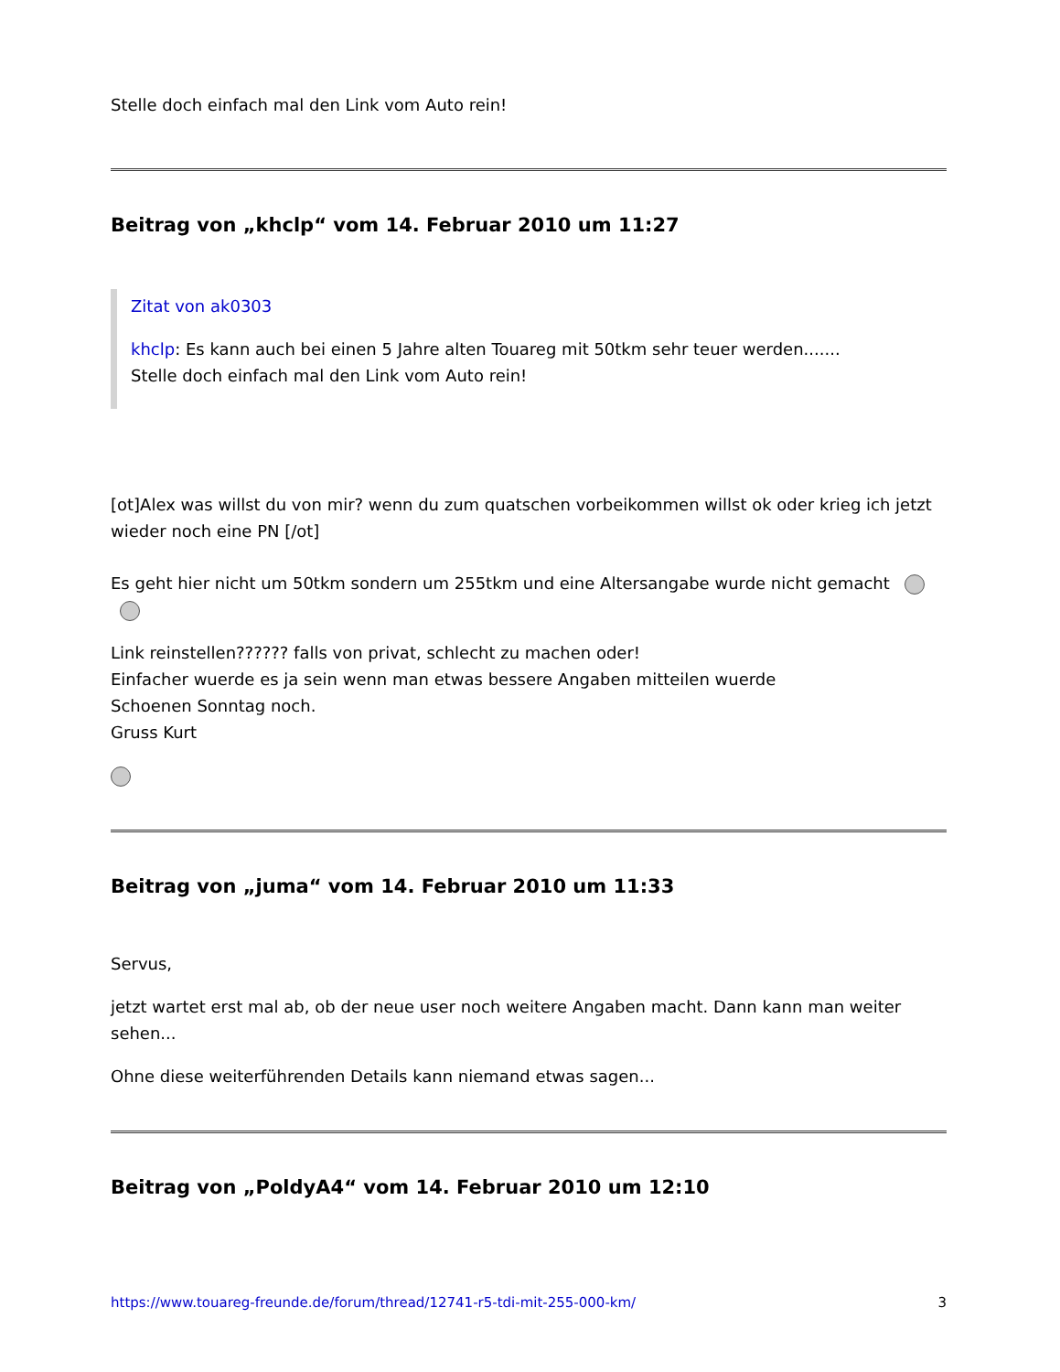Stelle doch einfach mal den Link vom Auto rein!
Beitrag von „khclp“ vom 14. Februar 2010 um 11:27
Zitat von ak0303
khclp: Es kann auch bei einen 5 Jahre alten Touareg mit 50tkm sehr teuer werden.......
Stelle doch einfach mal den Link vom Auto rein!
[ot]Alex was willst du von mir? wenn du zum quatschen vorbeikommen willst ok oder krieg ich jetzt wieder noch eine PN [/ot]
Es geht hier nicht um 50tkm sondern um 255tkm und eine Altersangabe wurde nicht gemacht
Link reinstellen?????? falls von privat, schlecht zu machen oder!
Einfacher wuerde es ja sein wenn man etwas bessere Angaben mitteilen wuerde
Schoenen Sonntag noch.
Gruss Kurt
Beitrag von „juma“ vom 14. Februar 2010 um 11:33
Servus,
jetzt wartet erst mal ab, ob der neue user noch weitere Angaben macht. Dann kann man weiter sehen...
Ohne diese weiterführenden Details kann niemand etwas sagen...
Beitrag von „PoldyA4“ vom 14. Februar 2010 um 12:10
https://www.touareg-freunde.de/forum/thread/12741-r5-tdi-mit-255-000-km/ 3